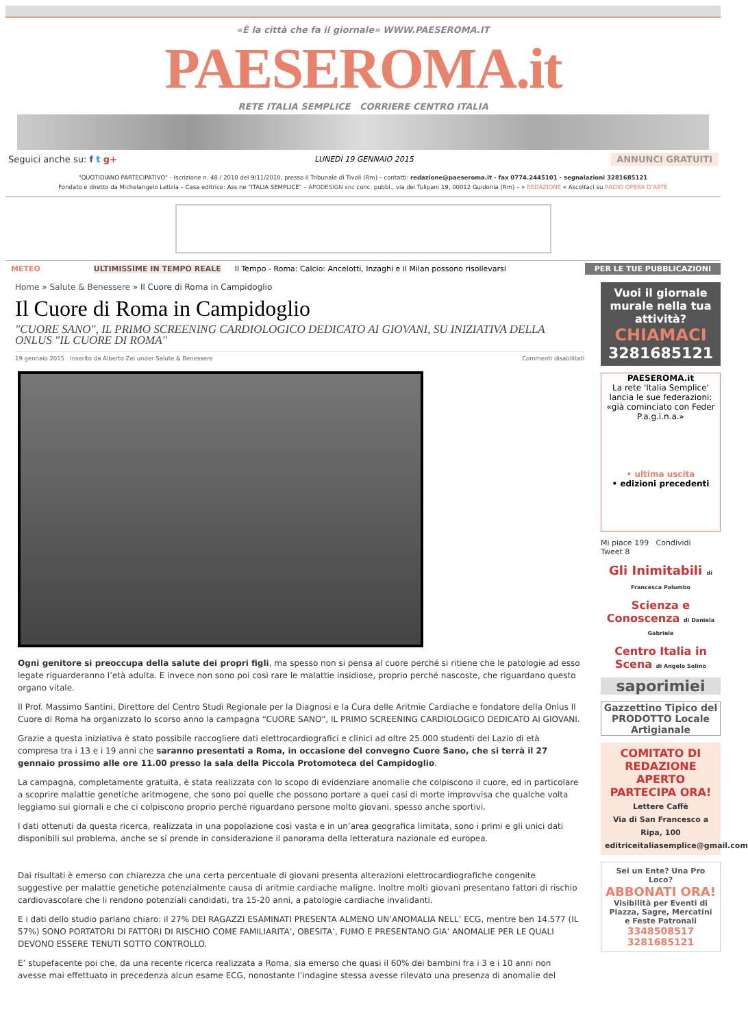«È la città che fa il giornale» WWW.PAESEROMA.IT
PAESEROMA.it
RETE ITALIA SEMPLICE CORRIERE CENTRO ITALIA
Seguici anche su: f t g+ LUNEDÌ 19 GENNAIO 2015 ANNUNCI GRATUITI
"QUOTIDIANO PARTECIPATIVO" - Iscrizione n. 48 / 2010 del 9/11/2010, presso il Tribunale di Tivoli (Rm) – contatti: redazione@paeseroma.it - fax 0774.2445101 - segnalazioni 3281685121
Fondato e diretto da Michelangelo Letizia – Casa editrice: Ass.ne "ITALIA SEMPLICE" – APODESIGN snc conc. pubbl., via dei Tulipani 19, 00012 Guidonia (Rm) – » REDAZIONE « Ascoltaci su RADIO OPERA D'ARTE
METEO ULTIMISSIME IN TEMPO REALE Il Tempo - Roma: Calcio: Ancelotti, Inzaghi e il Milan possono risollevarsi PER LE TUE PUBBLICAZIONI
Home » Salute & Benessere » Il Cuore di Roma in Campidoglio
Il Cuore di Roma in Campidoglio
"CUORE SANO", IL PRIMO SCREENING CARDIOLOGICO DEDICATO AI GIOVANI, SU INIZIATIVA DELLA ONLUS "IL CUORE DI ROMA"
19 gennaio 2015 Inserito da Alberto Zei under Salute & Benessere Commenti disabilitati
Ogni genitore si preoccupa della salute dei propri figli, ma spesso non si pensa al cuore perché si ritiene che le patologie ad esso legate riguarderanno l’età adulta. E invece non sono poi così rare le malattie insidiose, proprio perché nascoste, che riguardano questo organo vitale.
Il Prof. Massimo Santini, Direttore del Centro Studi Regionale per la Diagnosi e la Cura delle Aritmie Cardiache e fondatore della Onlus Il Cuore di Roma ha organizzato lo scorso anno la campagna “CUORE SANO”, IL PRIMO SCREENING CARDIOLOGICO DEDICATO AI GIOVANI.
Grazie a questa iniziativa è stato possibile raccogliere dati elettrocardiografici e clinici ad oltre 25.000 studenti del Lazio di età compresa tra i 13 e i 19 anni che saranno presentati a Roma, in occasione del convegno Cuore Sano, che si terrà il 27 gennaio prossimo alle ore 11.00 presso la sala della Piccola Protomoteca del Campidoglio.
La campagna, completamente gratuita, è stata realizzata con lo scopo di evidenziare anomalie che colpiscono il cuore, ed in particolare a scoprire malattie genetiche aritmogene, che sono poi quelle che possono portare a quei casi di morte improvvisa che qualche volta leggiamo sui giornali e che ci colpiscono proprio perché riguardano persone molto giovani, spesso anche sportivi.
I dati ottenuti da questa ricerca, realizzata in una popolazione così vasta e in un’area geografica limitata, sono i primi e gli unici dati disponibili sul problema, anche se si prende in considerazione il panorama della letteratura nazionale ed europea.
Dai risultati è emerso con chiarezza che una certa percentuale di giovani presenta alterazioni elettrocardiografiche congenite suggestive per malattie genetiche potenzialmente causa di aritmie cardiache maligne. Inoltre molti giovani presentano fattori di rischio cardiovascolare che li rendono potenziali candidati, tra 15-20 anni, a patologie cardiache invalidanti.
E i dati dello studio parlano chiaro: il 27% DEI RAGAZZI ESAMINATI PRESENTA ALMENO UN’ANOMALIA NELL’ ECG, mentre ben 14.577 (IL 57%) SONO PORTATORI DI FATTORI DI RISCHIO COME FAMILIARITA’, OBESITA’, FUMO E PRESENTANO GIA’ ANOMALIE PER LE QUALI DEVONO ESSERE TENUTI SOTTO CONTROLLO.
E’ stupefacente poi che, da una recente ricerca realizzata a Roma, sia emerso che quasi il 60% dei bambini fra i 3 e i 10 anni non avesse mai effettuato in precedenza alcun esame ECG, nonostante l’indagine stessa avesse rilevato una presenza di anomalie del
Vuoi il giornale murale nella tua attività?
CHIAMACI
3281685121
PAESEROMA.it
La rete 'Italia Semplice' lancia le sue federazioni: «già cominciato con Feder P.a.g.i.n.a.»
• ultima uscita
• edizioni precedenti
Mi piace 199 Condividi
Tweet 8
Gli Inimitabili di Francesca Palumbo
Scienza e Conoscenza di Daniela Gabriele
Centro Italia in Scena di Angelo Solino
saporimiei
Gazzettino Tipico del PRODOTTO Locale Artigianale
COMITATO DI REDAZIONE APERTO
PARTECIPA ORA!
Lettere Caffè
Via di San Francesco a Ripa, 100
editriceitaliasemplice@gmail.com
Sei un Ente? Una Pro Loco?
ABBONATI ORA!
Visibilità per Eventi di Piazza, Sagre, Mercatini e Feste Patronali
3348508517
3281685121